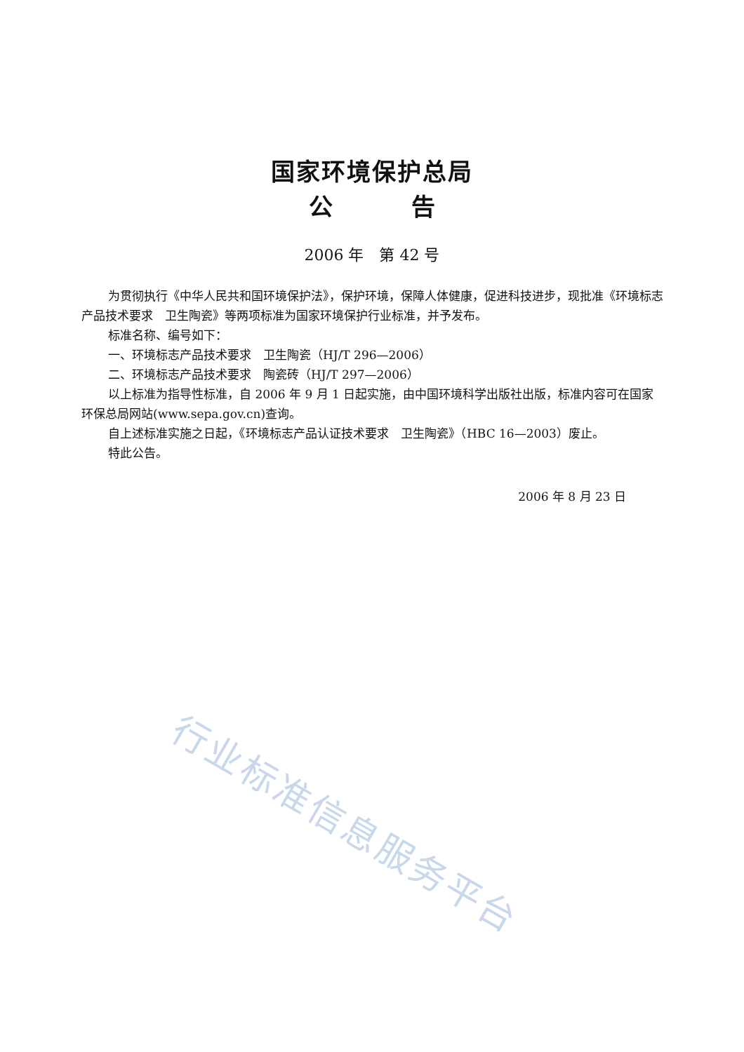国家环境保护总局
公 告
2006 年　第 42 号
为贯彻执行《中华人民共和国环境保护法》，保护环境，保障人体健康，促进科技进步，现批准《环境标志产品技术要求　卫生陶瓷》等两项标准为国家环境保护行业标准，并予发布。
标准名称、编号如下：
一、环境标志产品技术要求　卫生陶瓷（HJ/T 296—2006）
二、环境标志产品技术要求　陶瓷砖（HJ/T 297—2006）
以上标准为指导性标准，自 2006 年 9 月 1 日起实施，由中国环境科学出版社出版，标准内容可在国家环保总局网站(www.sepa.gov.cn)查询。
自上述标准实施之日起，《环境标志产品认证技术要求　卫生陶瓷》（HBC 16—2003）废止。
特此公告。
2006 年 8 月 23 日
行业标准信息服务平台